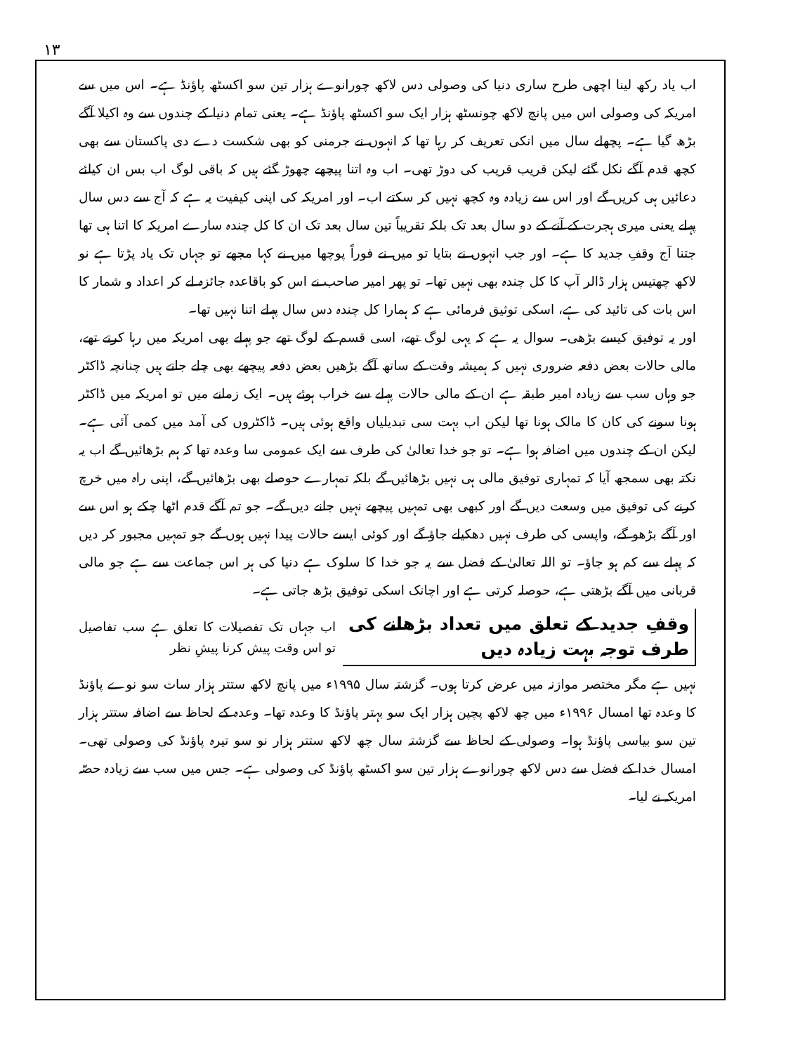۱۳
اب یاد رکھ لینا اچھی طرح ساری دنیا کی وصولی دس لاکھ چورانوے ہزار تین سو اکسٹھ پاؤنڈ ہے۔ اس میں سے امریکہ کی وصولی اس میں پانچ لاکھ چونسٹھ ہزار ایک سو اکسٹھ پاؤنڈ ہے۔ یعنی تمام دنیا کے چندوں سے وہ اکیلا آگے بڑھ گیا ہے۔ پچھلے سال میں انکی تعریف کر رہا تھا کہ انہوں نے جرمنی کو بھی شکست دے دی پاکستان سے بھی کچھ قدم آگے نکل گئے لیکن قریب قریب کی دوڑ تھی۔ اب وہ اتنا پیچھے چھوڑ گئے ہیں کہ باقی لوگ اب بس ان کیلئے دعائیں ہی کریں گے اور اس سے زیادہ وہ کچھ نہیں کر سکتے اب۔ اور امریکہ کی اپنی کیفیت یہ ہے کہ آج سے دس سال پہلے یعنی میری ہجرت کے آنے کے دو سال بعد تک بلکہ تقریباً تین سال بعد تک ان کا کل چندہ سارے امریکہ کا اتنا ہی تھا جتنا آج وقفِ جدید کا ہے۔ اور جب انہوں نے بتایا تو میں نے فوراً پوچھا میں نے کہا مجھے تو جہاں تک یاد پڑتا ہے نو لاکھ چھتیس ہزار ڈالر آپ کا کل چندہ بھی نہیں تھا۔ تو پھر امیر صاحب نے اس کو باقاعدہ جائزہ لے کر اعداد و شمار کا اس بات کی تائید کی ہے، اسکی توثیق فرمائی ہے کہ ہمارا کل چندہ دس سال پہلے اتنا نہیں تھا۔
اور یہ توفیق کیسے بڑھی۔ سوال یہ ہے کہ یہی لوگ تھے، اسی قسم کے لوگ تھے جو پہلے بھی امریکہ میں رہا کرتے تھے، مالی حالات بعض دفعہ ضروری نہیں کہ ہمیشہ وقت کے ساتھ آگے بڑھیں بعض دفعہ پیچھے بھی چلے جاتے ہیں چنانچہ ڈاکٹر جو وہاں سب سے زیادہ امیر طبقہ ہے ان کے مالی حالات پہلے سے خراب ہوئے ہیں۔ ایک زمانے میں تو امریکہ میں ڈاکٹر ہونا سونے کی کان کا مالک ہونا تھا لیکن اب بہت سی تبدیلیاں واقع ہوئی ہیں۔ ڈاکٹروں کی آمد میں کمی آئی ہے۔ لیکن ان کے چندوں میں اضافہ ہوا ہے۔ تو جو خدا تعالیٰ کی طرف سے ایک عمومی سا وعدہ تھا کہ ہم بڑھائیں گے اب یہ نکتہ بھی سمجھ آیا کہ تمہاری توفیق مالی ہی نہیں بڑھائیں گے بلکہ تمہارے حوصلے بھی بڑھائیں گے، اپنی راہ میں خرچ کرنے کی توفیق میں وسعت دیں گے اور کبھی بھی تمہیں پیچھے نہیں جانے دیں گے۔ جو تم آگے قدم اٹھا چکے ہو اس سے اور آگے بڑھو گے، واپسی کی طرف نہیں دھکیلے جاؤ گے اور کوئی ایسے حالات پیدا نہیں ہوں گے جو تمہیں مجبور کر دیں کہ پہلے سے کم ہو جاؤ۔ تو اللہ تعالیٰ کے فضل سے یہ جو خدا کا سلوک ہے دنیا کی ہر اس جماعت سے ہے جو مالی قربانی میں آگے بڑھتی ہے، حوصلہ کرتی ہے اور اچانک اسکی توفیق بڑھ جاتی ہے۔
وقفِ جدید کے تعلق میں تعداد بڑھانے کی طرف توجہ بہت زیادہ دیں
اب جہاں تک تفصیلات کا تعلق ہے سب تفاصیل تو اس وقت پیش کرنا پیشِ نظر
نہیں ہے مگر مختصر موازنہ میں عرض کرتا ہوں۔ گزشتہ سال ۱۹۹۵ء میں پانچ لاکھ ستتر ہزار سات سو نوے پاؤنڈ کا وعدہ تھا امسال ۱۹۹۶ء میں چھ لاکھ پچپن ہزار ایک سو بہتر پاؤنڈ کا وعدہ تھا۔ وعدہ کے لحاظ سے اضافہ ستتر ہزار تین سو بیاسی پاؤنڈ ہوا۔ وصولی کے لحاظ سے گزشتہ سال چھ لاکھ ستتر ہزار نو سو تیرہ پاؤنڈ کی وصولی تھی۔ امسال خدا کے فضل سے دس لاکھ چورانوے ہزار تین سو اکسٹھ پاؤنڈ کی وصولی ہے۔ جس میں سب سے زیادہ حصّہ امریکہ نے لیا۔